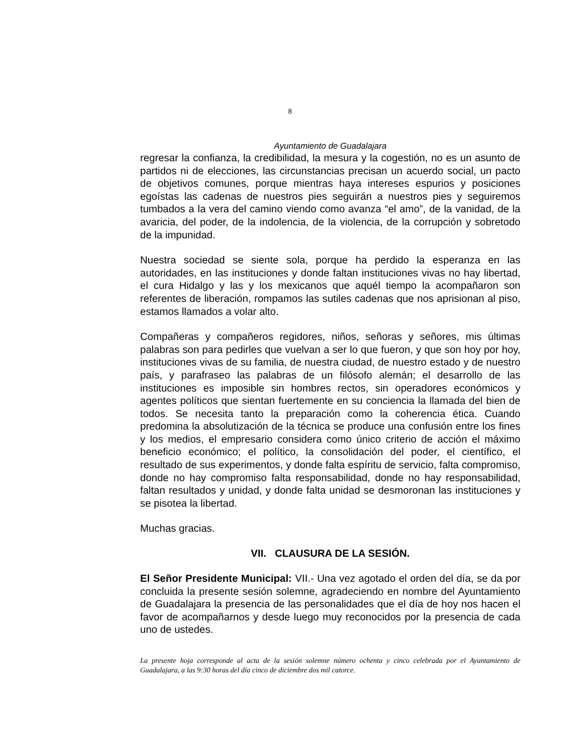8
Ayuntamiento de Guadalajara
regresar la confianza, la credibilidad, la mesura y la cogestión, no es un asunto de partidos ni de elecciones, las circunstancias precisan un acuerdo social, un pacto de objetivos comunes, porque mientras haya intereses espurios y posiciones egoístas las cadenas de nuestros pies seguirán a nuestros pies y seguiremos tumbados a la vera del camino viendo como avanza “el amo”, de la vanidad, de la avaricia, del poder, de la indolencia, de la violencia, de la corrupción y sobretodo de la impunidad.
Nuestra sociedad se siente sola, porque ha perdido la esperanza en las autoridades, en las instituciones y donde faltan instituciones vivas no hay libertad, el cura Hidalgo y las y los mexicanos que aquél tiempo la acompañaron son referentes de liberación, rompamos las sutiles cadenas que nos aprisionan al piso, estamos llamados a volar alto.
Compañeras y compañeros regidores, niños, señoras y señores, mis últimas palabras son para pedirles que vuelvan a ser lo que fueron, y que son hoy por hoy, instituciones vivas de su familia, de nuestra ciudad, de nuestro estado y de nuestro país, y parafraseo las palabras de un filósofo alemán; el desarrollo de las instituciones es imposible sin hombres rectos, sin operadores económicos y agentes políticos que sientan fuertemente en su conciencia la llamada del bien de todos. Se necesita tanto la preparación como la coherencia ética. Cuando predomina la absolutización de la técnica se produce una confusión entre los fines y los medios, el empresario considera como único criterio de acción el máximo beneficio económico; el político, la consolidación del poder, el científico, el resultado de sus experimentos, y donde falta espíritu de servicio, falta compromiso, donde no hay compromiso falta responsabilidad, donde no hay responsabilidad, faltan resultados y unidad, y donde falta unidad se desmoronan las instituciones y se pisotea la libertad.
Muchas gracias.
VII. CLAUSURA DE LA SESIÓN.
El Señor Presidente Municipal: VII.- Una vez agotado el orden del día, se da por concluida la presente sesión solemne, agradeciendo en nombre del Ayuntamiento de Guadalajara la presencia de las personalidades que el día de hoy nos hacen el favor de acompañarnos y desde luego muy reconocidos por la presencia de cada uno de ustedes.
La presente hoja corresponde al acta de la sesión solemne número ochenta y cinco celebrada por el Ayuntamiento de Guadalajara, a las 9:30 horas del día cinco de diciembre dos mil catorce.